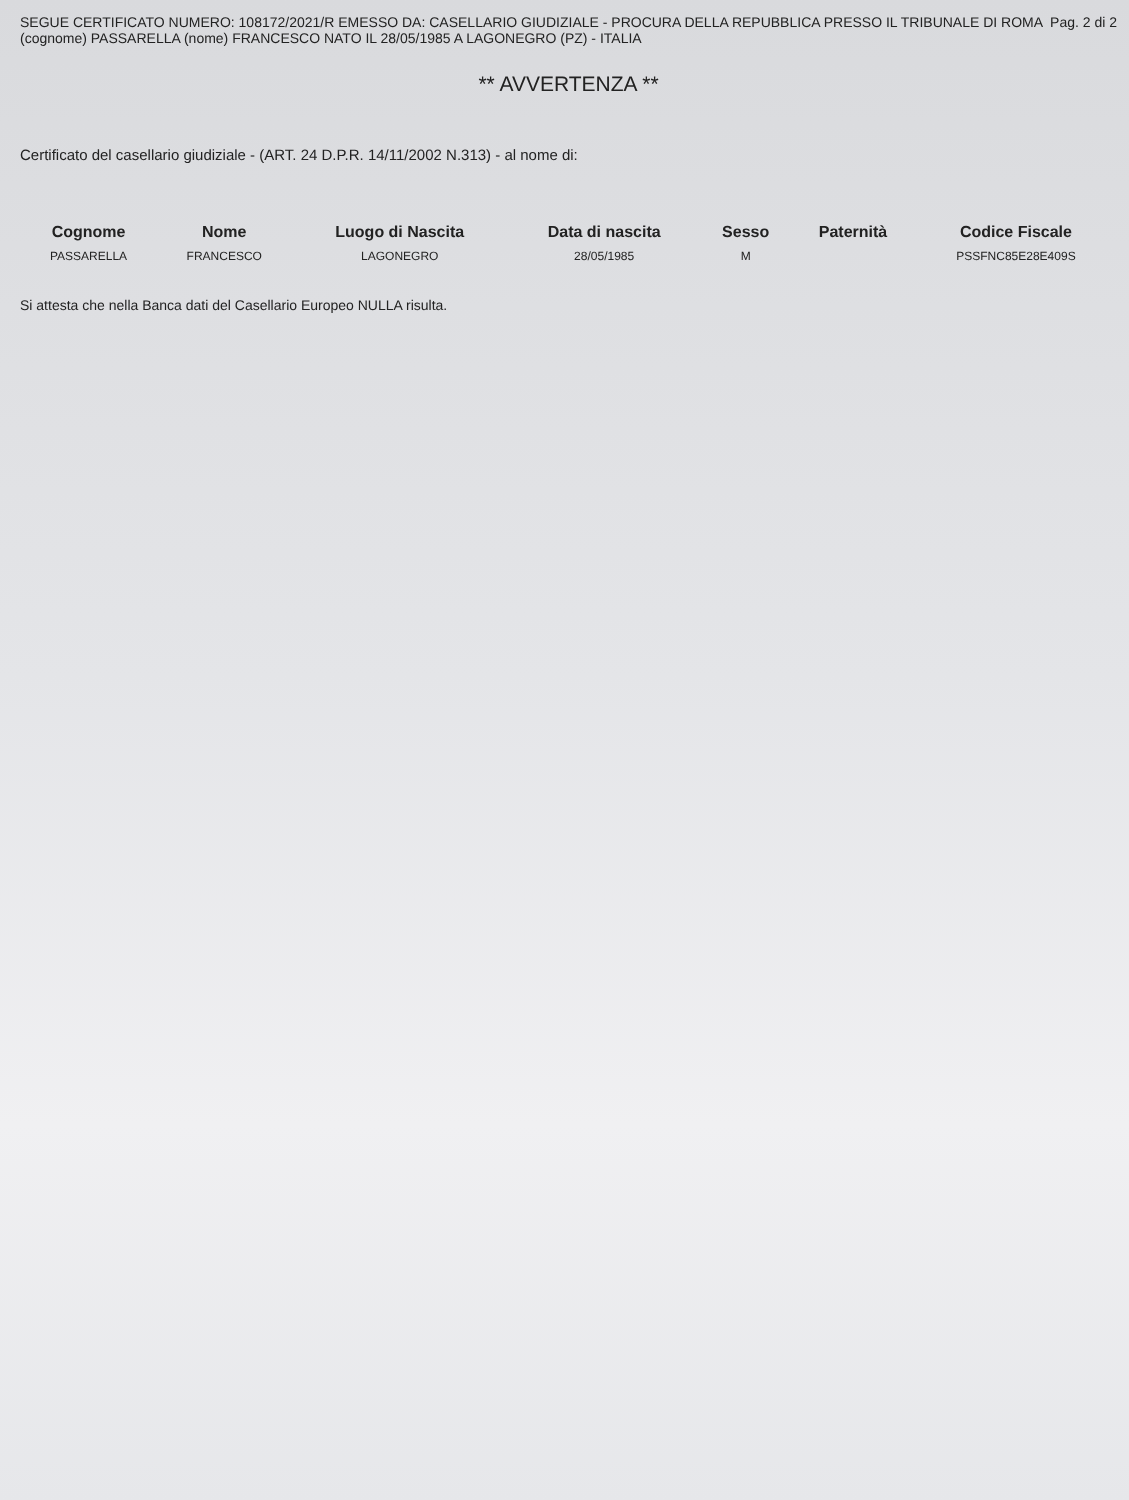SEGUE CERTIFICATO NUMERO: 108172/2021/R EMESSO DA: CASELLARIO GIUDIZIALE - PROCURA DELLA REPUBBLICA PRESSO IL TRIBUNALE DI ROMA
(cognome) PASSARELLA (nome) FRANCESCO NATO IL 28/05/1985 A LAGONEGRO (PZ) - ITALIA
Pag. 2 di 2
** AVVERTENZA **
Certificato del casellario giudiziale - (ART. 24 D.P.R. 14/11/2002 N.313) - al nome di:
| Cognome | Nome | Luogo di Nascita | Data di nascita | Sesso | Paternità | Codice Fiscale |
| --- | --- | --- | --- | --- | --- | --- |
| PASSARELLA | FRANCESCO | LAGONEGRO | 28/05/1985 | M | | PSSFNC85E28E409S |
Si attesta che nella Banca dati del Casellario Europeo NULLA risulta.